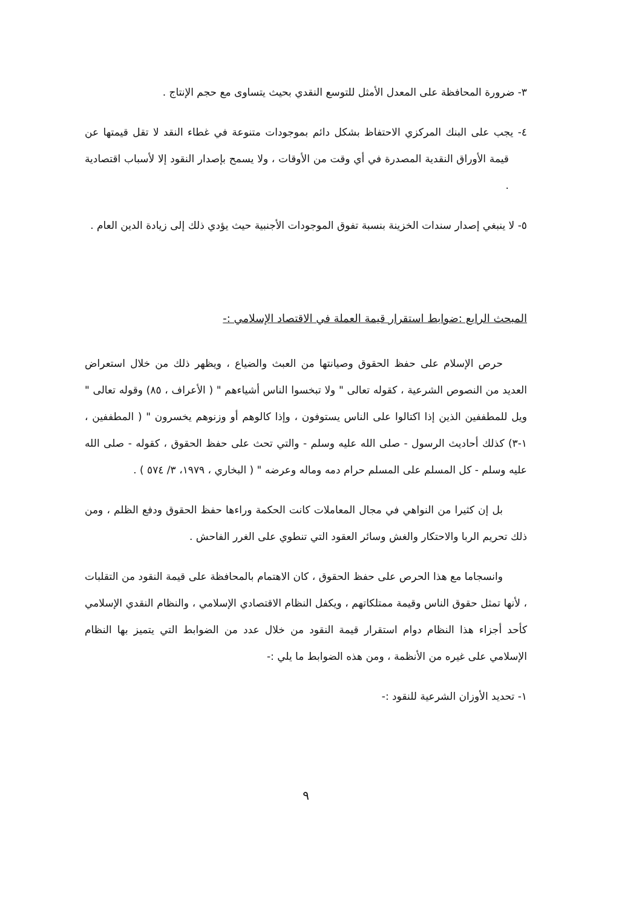٣- ضرورة المحافظة على المعدل الأمثل للتوسع النقدي بحيث يتساوى مع حجم الإنتاج .
٤- يجب على البنك المركزي الاحتفاظ بشكل دائم بموجودات متنوعة في غطاء النقد لا تقل قيمتها عن قيمة الأوراق النقدية المصدرة في أي وقت من الأوقات ، ولا يسمح بإصدار النقود إلا لأسباب اقتصادية .
٥- لا ينبغي إصدار سندات الخزينة بنسبة تفوق الموجودات الأجنبية حيث يؤدي ذلك إلى زيادة الدين العام .
المبحث الرابع :ضوابط استقرار قيمة العملة في الاقتصاد الإسلامي :-
حرص الإسلام على حفظ الحقوق وصيانتها من العبث والضياع ، ويظهر ذلك من خلال استعراض العديد من النصوص الشرعية ، كقوله تعالى " ولا تبخسوا الناس أشياءهم " ( الأعراف ، ٨٥) وقوله تعالى " ويل للمطففين الذين إذا اكتالوا على الناس يستوفون ، وإذا كالوهم أو وزنوهم يخسرون " ( المطففين ، ١-٣) كذلك أحاديث الرسول - صلى الله عليه وسلم - والتي تحث على حفظ الحقوق ، كقوله - صلى الله عليه وسلم - كل المسلم على المسلم حرام دمه وماله وعرضه " ( البخاري ، ١٩٧٩، ٣/ ٥٧٤ ) .
بل إن كثيرا من النواهي في مجال المعاملات كانت الحكمة وراءها حفظ الحقوق ودفع الظلم ، ومن ذلك تحريم الربا والاحتكار والغش وسائر العقود التي تنطوي على الغرر الفاحش .
وانسجاما مع هذا الحرص على حفظ الحقوق ، كان الاهتمام بالمحافظة على قيمة النقود من التقلبات ، لأنها تمثل حقوق الناس وقيمة ممتلكاتهم ، ويكفل النظام الاقتصادي الإسلامي ، والنظام النقدي الإسلامي كأحد أجزاء هذا النظام دوام استقرار قيمة النقود من خلال عدد من الضوابط التي يتميز بها النظام الإسلامي على غيره من الأنظمة ، ومن هذه الضوابط ما يلي :-
١- تحديد الأوزان الشرعية للنقود :-
٩